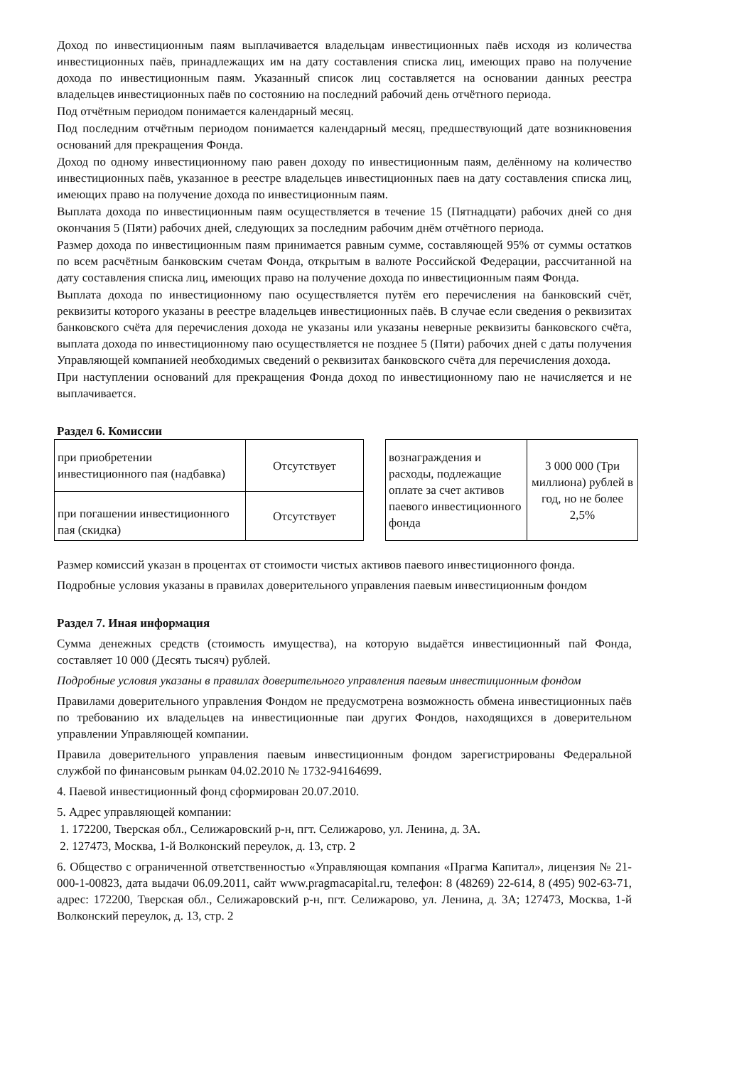Доход по инвестиционным паям выплачивается владельцам инвестиционных паёв исходя из количества инвестиционных паёв, принадлежащих им на дату составления списка лиц, имеющих право на получение дохода по инвестиционным паям. Указанный список лиц составляется на основании данных реестра владельцев инвестиционных паёв по состоянию на последний рабочий день отчётного периода.
Под отчётным периодом понимается календарный месяц.
Под последним отчётным периодом понимается календарный месяц, предшествующий дате возникновения оснований для прекращения Фонда.
Доход по одному инвестиционному паю равен доходу по инвестиционным паям, делённому на количество инвестиционных паёв, указанное в реестре владельцев инвестиционных паев на дату составления списка лиц, имеющих право на получение дохода по инвестиционным паям.
Выплата дохода по инвестиционным паям осуществляется в течение 15 (Пятнадцати) рабочих дней со дня окончания 5 (Пяти) рабочих дней, следующих за последним рабочим днём отчётного периода.
Размер дохода по инвестиционным паям принимается равным сумме, составляющей 95% от суммы остатков по всем расчётным банковским счетам Фонда, открытым в валюте Российской Федерации, рассчитанной на дату составления списка лиц, имеющих право на получение дохода по инвестиционным паям Фонда.
Выплата дохода по инвестиционному паю осуществляется путём его перечисления на банковский счёт, реквизиты которого указаны в реестре владельцев инвестиционных паёв. В случае если сведения о реквизитах банковского счёта для перечисления дохода не указаны или указаны неверные реквизиты банковского счёта, выплата дохода по инвестиционному паю осуществляется не позднее 5 (Пяти) рабочих дней с даты получения Управляющей компанией необходимых сведений о реквизитах банковского счёта для перечисления дохода.
При наступлении оснований для прекращения Фонда доход по инвестиционному паю не начисляется и не выплачивается.
Раздел 6. Комиссии
| при приобретении инвестиционного пая (надбавка) | Отсутствует |
| при погашении инвестиционного пая (скидка) | Отсутствует |
| вознаграждения и расходы, подлежащие оплате за счет активов паевого инвестиционного фонда | 3 000 000 (Три миллиона) рублей в год, но не более 2,5% |
Размер комиссий указан в процентах от стоимости чистых активов паевого инвестиционного фонда.
Подробные условия указаны в правилах доверительного управления паевым инвестиционным фондом
Раздел 7. Иная информация
Сумма денежных средств (стоимость имущества), на которую выдаётся инвестиционный пай Фонда, составляет 10 000 (Десять тысяч) рублей.
Подробные условия указаны в правилах доверительного управления паевым инвестиционным фондом
Правилами доверительного управления Фондом не предусмотрена возможность обмена инвестиционных паёв по требованию их владельцев на инвестиционные паи других Фондов, находящихся в доверительном управлении Управляющей компании.
Правила доверительного управления паевым инвестиционным фондом зарегистрированы Федеральной службой по финансовым рынкам 04.02.2010 № 1732-94164699.
4. Паевой инвестиционный фонд сформирован 20.07.2010.
5. Адрес управляющей компании:
1. 172200, Тверская обл., Селижаровский р-н, пгт. Селижарово, ул. Ленина, д. 3А.
2. 127473, Москва, 1-й Волконский переулок, д. 13, стр. 2
6. Общество с ограниченной ответственностью «Управляющая компания «Прагма Капитал», лицензия № 21-000-1-00823, дата выдачи 06.09.2011, сайт www.pragmacapital.ru, телефон: 8 (48269) 22-614, 8 (495) 902-63-71, адрес: 172200, Тверская обл., Селижаровский р-н, пгт. Селижарово, ул. Ленина, д. 3А; 127473, Москва, 1-й Волконский переулок, д. 13, стр. 2